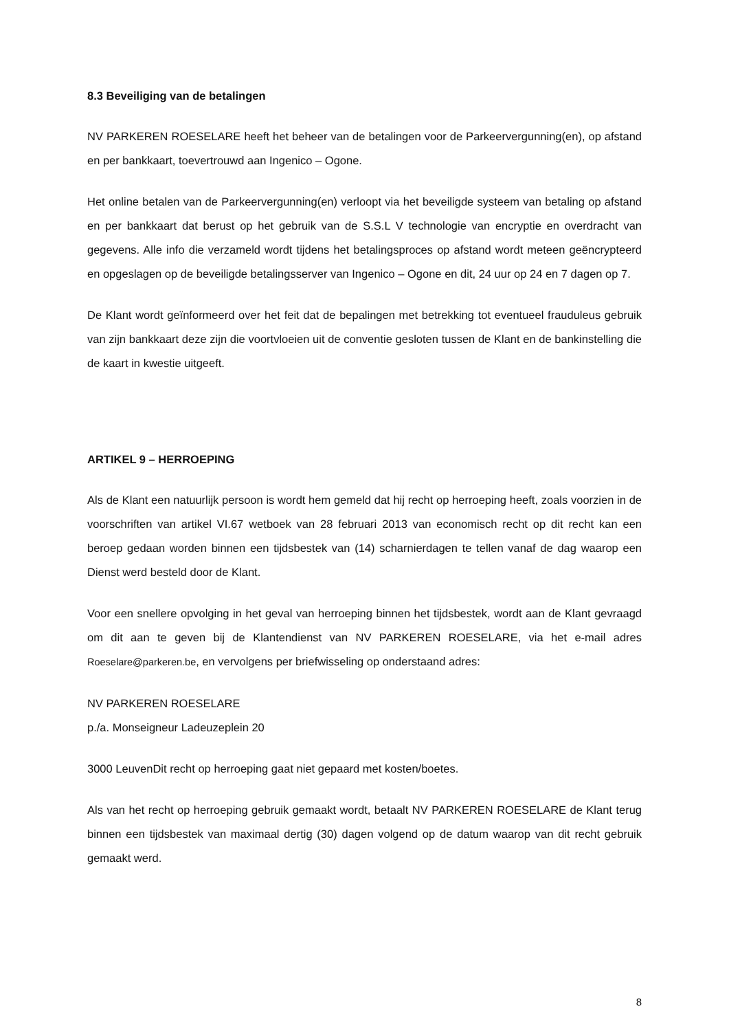8.3 Beveiliging van de betalingen
NV PARKEREN ROESELARE heeft het beheer van de betalingen voor de Parkeervergunning(en), op afstand en per bankkaart, toevertrouwd aan Ingenico – Ogone.
Het online betalen van de Parkeervergunning(en) verloopt via het beveiligde systeem van betaling op afstand en per bankkaart dat berust op het gebruik van de S.S.L V technologie van encryptie en overdracht van gegevens. Alle info die verzameld wordt tijdens het betalingsproces op afstand wordt meteen geëncrypteerd en opgeslagen op de beveiligde betalingsserver van Ingenico – Ogone en dit, 24 uur op 24 en 7 dagen op 7.
De Klant wordt geïnformeerd over het feit dat de bepalingen met betrekking tot eventueel frauduleus gebruik van zijn bankkaart deze zijn die voortvloeien uit de conventie gesloten tussen de Klant en de bankinstelling die de kaart in kwestie uitgeeft.
ARTIKEL 9 – HERROEPING
Als de Klant een natuurlijk persoon is wordt hem gemeld dat hij recht op herroeping heeft, zoals voorzien in de voorschriften van artikel VI.67 wetboek van 28 februari 2013 van economisch recht op dit recht kan een beroep gedaan worden binnen een tijdsbestek van (14) scharnierdagen te tellen vanaf de dag waarop een Dienst werd besteld door de Klant.
Voor een snellere opvolging in het geval van herroeping binnen het tijdsbestek, wordt aan de Klant gevraagd om dit aan te geven bij de Klantendienst van NV PARKEREN ROESELARE, via het e-mail adres Roeselare@parkeren.be, en vervolgens per briefwisseling op onderstaand adres:
NV PARKEREN ROESELARE
p./a. Monseigneur Ladeuzeplein 20
3000 LeuvenDit recht op herroeping gaat niet gepaard met kosten/boetes.
Als van het recht op herroeping gebruik gemaakt wordt, betaalt NV PARKEREN ROESELARE de Klant terug binnen een tijdsbestek van maximaal dertig (30) dagen volgend op de datum waarop van dit recht gebruik gemaakt werd.
8